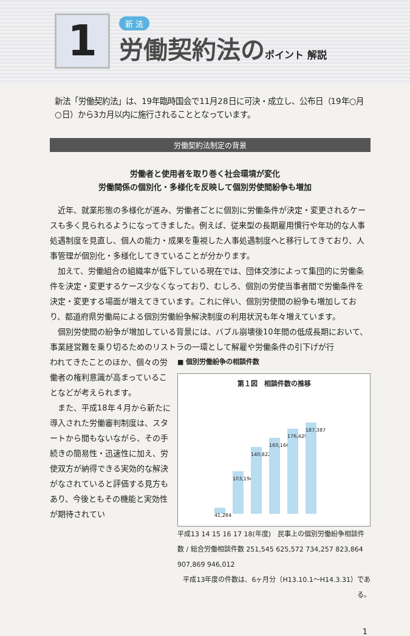1
新 法
労働契約法のポイント 解説
新法「労働契約法」は、19年臨時国会で11月28日に可決・成立し、公布日（19年○月○日）から3カ月以内に施行されることとなっています。
労働契約法制定の背景
労働者と使用者を取り巻く社会環境が変化
労働関係の個別化・多様化を反映して個別労使間紛争も増加
近年、就業形態の多様化が進み、労働者ごとに個別に労働条件が決定・変更されるケースも多く見られるようになってきました。例えば、従来型の長期雇用慣行や年功的な人事処遇制度を見直し、個人の能力・成果を重視した人事処遇制度へと移行してきており、人事管理が個別化・多様化してきていることが分かります。
加えて、労働組合の組織率が低下している現在では、団体交渉によって集団的に労働条件を決定・変更するケース少なくなっており、むしろ、個別の労使当事者間で労働条件を決定・変更する場面が増えてきています。これに伴い、個別労使間の紛争も増加しており、都道府県労働局による個別労働紛争解決制度の利用状況も年々増えています。
個別労使間の紛争が増加している背景には、バブル崩壊後10年間の低成長期において、事業経営難を乗り切るためのリストラの一環として解雇や労働条件の引下げが行
われてきたことのほか、個々の労働者の権利意識が高まっていることなどが考えられます。
また、平成18年４月から新たに導入された労働審判制度は、スタートから間もないながら、その手続きの簡易性・迅速性に加え、労使双方が納得できる実効的な解決がなされていると評価する見方もあり、今後ともその機能と実効性が期待されてい
■ 個別労働紛争の相談件数
第１図　相談件数の推移
41,284
103,194
140,822
160,166
176,429
187,387
平成13 14 15 16 17 18(年度)　民事上の個別労働紛争相談件数 / 総合労働相談件数 251,545 625,572 734,257 823,864 907,869 946,012
平成13年度の件数は、6ヶ月分（H13.10.1〜H14.3.31）である。
1